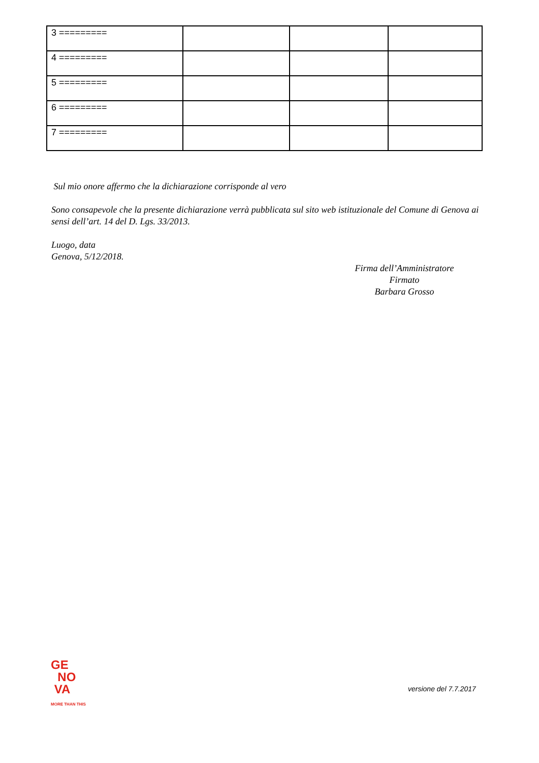| 3 ========= | | | |
| 4 ========= | | | |
| 5 ========= | | | |
| 6 ========= | | | |
| 7 ========= | | | |
Sul mio onore affermo che la dichiarazione corrisponde al vero
Sono consapevole che la presente dichiarazione verrà pubblicata sul sito web istituzionale del Comune di Genova ai sensi dell’art. 14 del D. Lgs. 33/2013.
Luogo, data
Genova, 5/12/2018.
Firma dell’Amministratore
Firmato
Barbara Grosso
GE
NO
VA
MORE THAN THIS
versione del 7.7.2017